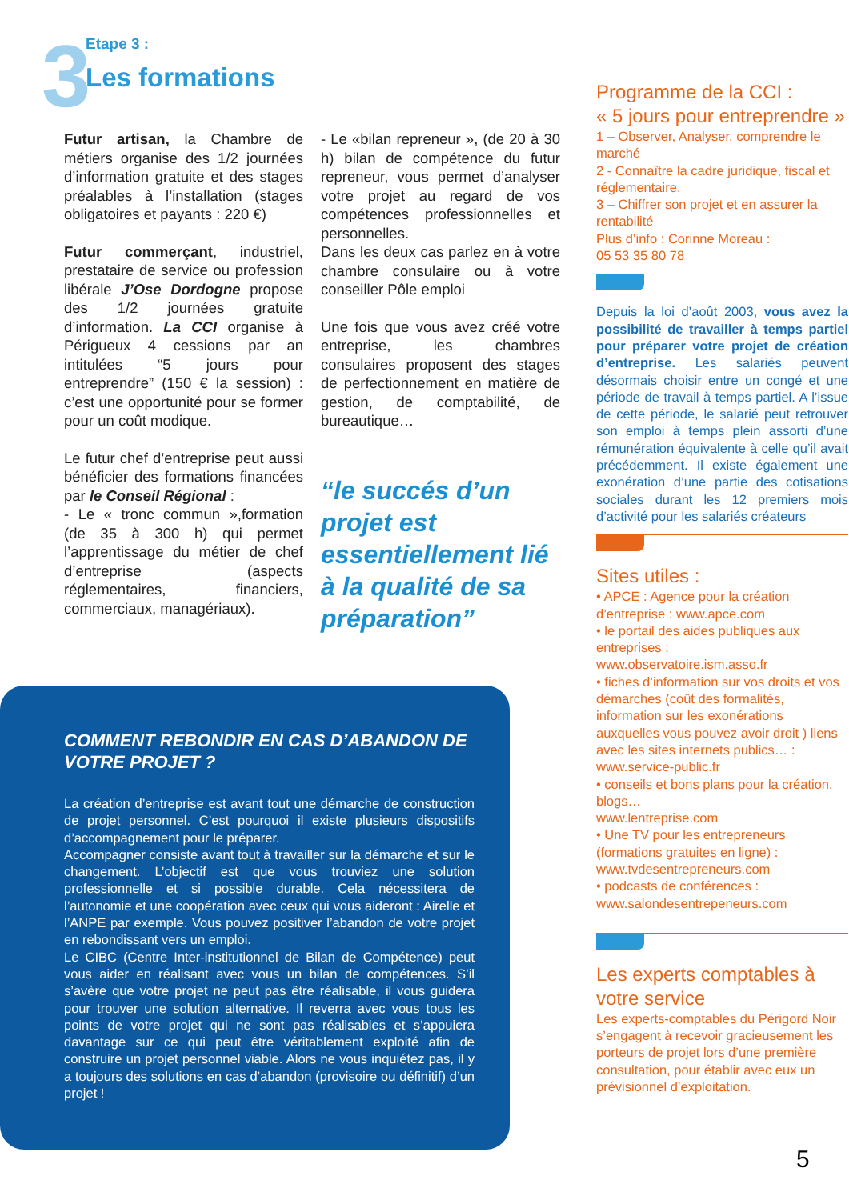3
Etape 3 :
Les formations
Futur artisan, la Chambre de métiers organise des 1/2 journées d’information gratuite et des stages préalables à l’installation (stages obligatoires et payants : 220 €)
Futur commerçant, industriel, prestataire de service ou profession libérale J’Ose Dordogne propose des 1/2 journées gratuite d’information. La CCI organise à Périgueux 4 cessions par an intitulées “5 jours pour entreprendre” (150 € la session) : c’est une opportunité pour se former pour un coût modique.
Le futur chef d’entreprise peut aussi bénéficier des formations financées par le Conseil Régional :
- Le « tronc commun »,formation (de 35 à 300 h) qui permet l’apprentissage du métier de chef d’entreprise (aspects réglementaires, financiers, commerciaux, managériaux).
- Le «bilan repreneur », (de 20 à 30 h) bilan de compétence du futur repreneur, vous permet d’analyser votre projet au regard de vos compétences professionnelles et personnelles.
Dans les deux cas parlez en à votre chambre consulaire ou à votre conseiller Pôle emploi
Une fois que vous avez créé votre entreprise, les chambres consulaires proposent des stages de perfectionnement en matière de gestion, de comptabilité, de bureautique…
“le succés d’un projet est essentiellement lié à la qualité de sa préparation”
COMMENT REBONDIR EN CAS D’ABANDON DE VOTRE PROJET ?
La création d’entreprise est avant tout une démarche de construction de projet personnel. C’est pourquoi il existe plusieurs dispositifs d’accompagnement pour le préparer.
Accompagner consiste avant tout à travailler sur la démarche et sur le changement. L’objectif est que vous trouviez une solution professionnelle et si possible durable. Cela nécessitera de l’autonomie et une coopération avec ceux qui vous aideront : Airelle et l’ANPE par exemple. Vous pouvez positiver l’abandon de votre projet en rebondissant vers un emploi.
Le CIBC (Centre Inter-institutionnel de Bilan de Compétence) peut vous aider en réalisant avec vous un bilan de compétences. S’il s’avère que votre projet ne peut pas être réalisable, il vous guidera pour trouver une solution alternative. Il reverra avec vous tous les points de votre projet qui ne sont pas réalisables et s’appuiera davantage sur ce qui peut être véritablement exploité afin de construire un projet personnel viable. Alors ne vous inquiétez pas, il y a toujours des solutions en cas d’abandon (provisoire ou définitif) d’un projet !
Programme de la CCI :
« 5 jours pour entreprendre »
1 – Observer, Analyser, comprendre le marché
2 - Connaître la cadre juridique, fiscal et réglementaire.
3 – Chiffrer son projet et en assurer la rentabilité
Plus d’info : Corinne Moreau :
05 53 35 80 78
Depuis la loi d’août 2003, vous avez la possibilité de travailler à temps partiel pour préparer votre projet de création d’entreprise. Les salariés peuvent désormais choisir entre un congé et une période de travail à temps partiel. A l’issue de cette période, le salarié peut retrouver son emploi à temps plein assorti d’une rémunération équivalente à celle qu’il avait précédemment. Il existe également une exonération d’une partie des cotisations sociales durant les 12 premiers mois d’activité pour les salariés créateurs
Sites utiles :
• APCE : Agence pour la création d’entreprise : www.apce.com
• le portail des aides publiques aux entreprises :
www.observatoire.ism.asso.fr
• fiches d’information sur vos droits et vos démarches (coût des formalités, information sur les exonérations auxquelles vous pouvez avoir droit ) liens avec les sites internets publics… : www.service-public.fr
• conseils et bons plans pour la création, blogs…
www.lentreprise.com
• Une TV pour les entrepreneurs (formations gratuites en ligne) :
www.tvdesentrepreneurs.com
• podcasts de conférences :
www.salondesentrepeneurs.com
Les experts comptables à votre service
Les experts-comptables du Périgord Noir s’engagent à recevoir gracieusement les porteurs de projet lors d’une première consultation, pour établir avec eux un prévisionnel d’exploitation.
5